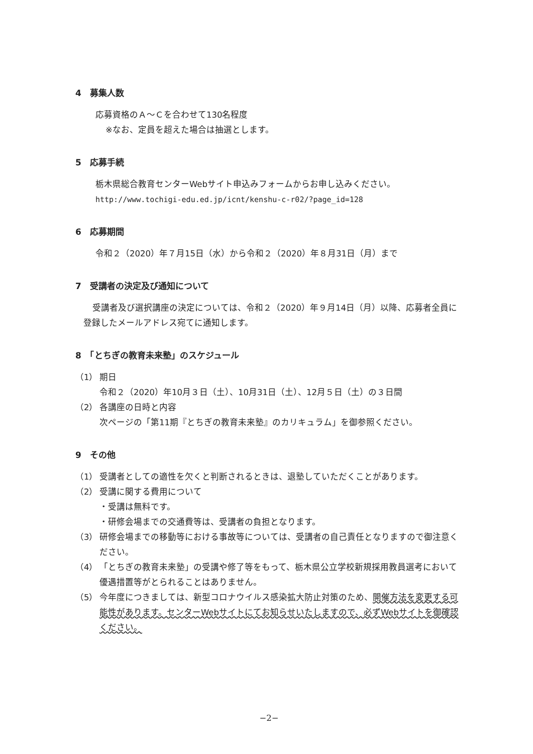4　募集人数
応募資格のＡ～Ｃを合わせて130名程度
※なお、定員を超えた場合は抽選とします。
5　応募手続
栃木県総合教育センターWebサイト申込みフォームからお申し込みください。
http://www.tochigi-edu.ed.jp/icnt/kenshu-c-r02/?page_id=128
6　応募期間
令和２（2020）年７月15日（水）から令和２（2020）年８月31日（月）まで
7　受講者の決定及び通知について
受講者及び選択講座の決定については、令和２（2020）年９月14日（月）以降、応募者全員に登録したメールアドレス宛てに通知します。
8　「とちぎの教育未来塾」のスケジュール
（1） 期日
令和２（2020）年10月３日（土）、10月31日（土）、12月５日（土）の３日間
（2） 各講座の日時と内容
次ページの「第11期『とちぎの教育未来塾』のカリキュラム」を御参照ください。
9　その他
（1） 受講者としての適性を欠くと判断されるときは、退塾していただくことがあります。
（2） 受講に関する費用について
・受講は無料です。
・研修会場までの交通費等は、受講者の負担となります。
（3） 研修会場までの移動等における事故等については、受講者の自己責任となりますので御注意ください。
（4） 「とちぎの教育未来塾」の受講や修了等をもって、栃木県公立学校新規採用教員選考において優遇措置等がとられることはありません。
（5） 今年度につきましては、新型コロナウイルス感染拡大防止対策のため、開催方法を変更する可能性があります。センターWebサイトにてお知らせいたしますので、必ずWebサイトを御確認ください。
−2−